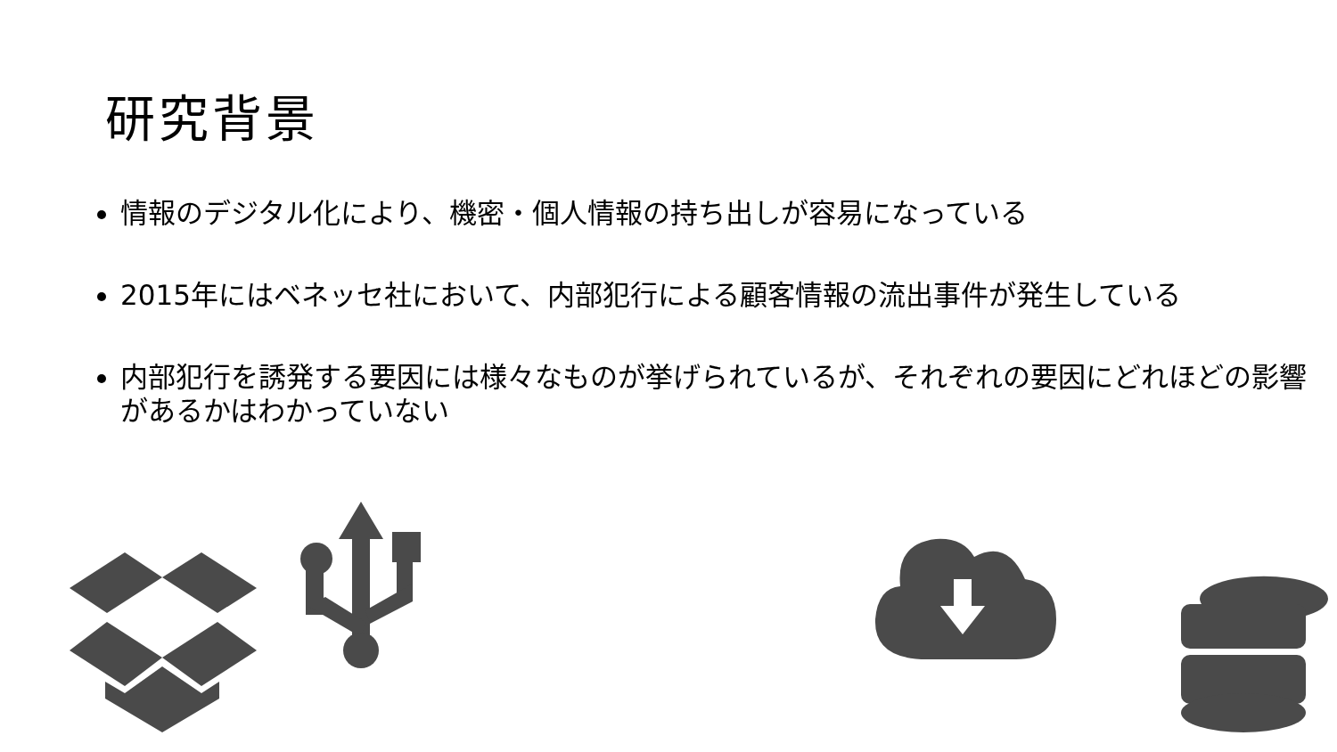研究背景
情報のデジタル化により、機密・個人情報の持ち出しが容易になっている
2015年にはベネッセ社において、内部犯行による顧客情報の流出事件が発生している
内部犯行を誘発する要因には様々なものが挙げられているが、それぞれの要因にどれほどの影響があるかはわかっていない